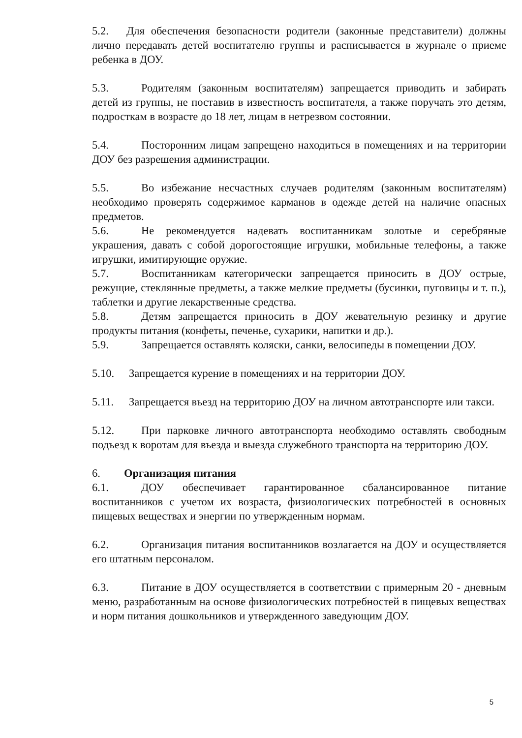5.2. Для обеспечения безопасности родители (законные представители) должны лично передавать детей воспитателю группы и расписывается в журнале о приеме ребенка в ДОУ.
5.3. Родителям (законным воспитателям) запрещается приводить и забирать детей из группы, не поставив в известность воспитателя, а также поручать это детям, подросткам в возрасте до 18 лет, лицам в нетрезвом состоянии.
5.4. Посторонним лицам запрещено находиться в помещениях и на территории ДОУ без разрешения администрации.
5.5. Во избежание несчастных случаев родителям (законным воспитателям) необходимо проверять содержимое карманов в одежде детей на наличие опасных предметов.
5.6. Не рекомендуется надевать воспитанникам золотые и серебряные украшения, давать с собой дорогостоящие игрушки, мобильные телефоны, а также игрушки, имитирующие оружие.
5.7. Воспитанникам категорически запрещается приносить в ДОУ острые, режущие, стеклянные предметы, а также мелкие предметы (бусинки, пуговицы и т. п.), таблетки и другие лекарственные средства.
5.8. Детям запрещается приносить в ДОУ жевательную резинку и другие продукты питания (конфеты, печенье, сухарики, напитки и др.).
5.9. Запрещается оставлять коляски, санки, велосипеды в помещении ДОУ.
5.10. Запрещается курение в помещениях и на территории ДОУ.
5.11. Запрещается въезд на территорию ДОУ на личном автотранспорте или такси.
5.12. При парковке личного автотранспорта необходимо оставлять свободным подъезд к воротам для въезда и выезда служебного транспорта на территорию ДОУ.
6. Организация питания
6.1. ДОУ обеспечивает гарантированное сбалансированное питание воспитанников с учетом их возраста, физиологических потребностей в основных пищевых веществах и энергии по утвержденным нормам.
6.2. Организация питания воспитанников возлагается на ДОУ и осуществляется его штатным персоналом.
6.3. Питание в ДОУ осуществляется в соответствии с примерным 20 - дневным меню, разработанным на основе физиологических потребностей в пищевых веществах и норм питания дошкольников и утвержденного заведующим ДОУ.
5